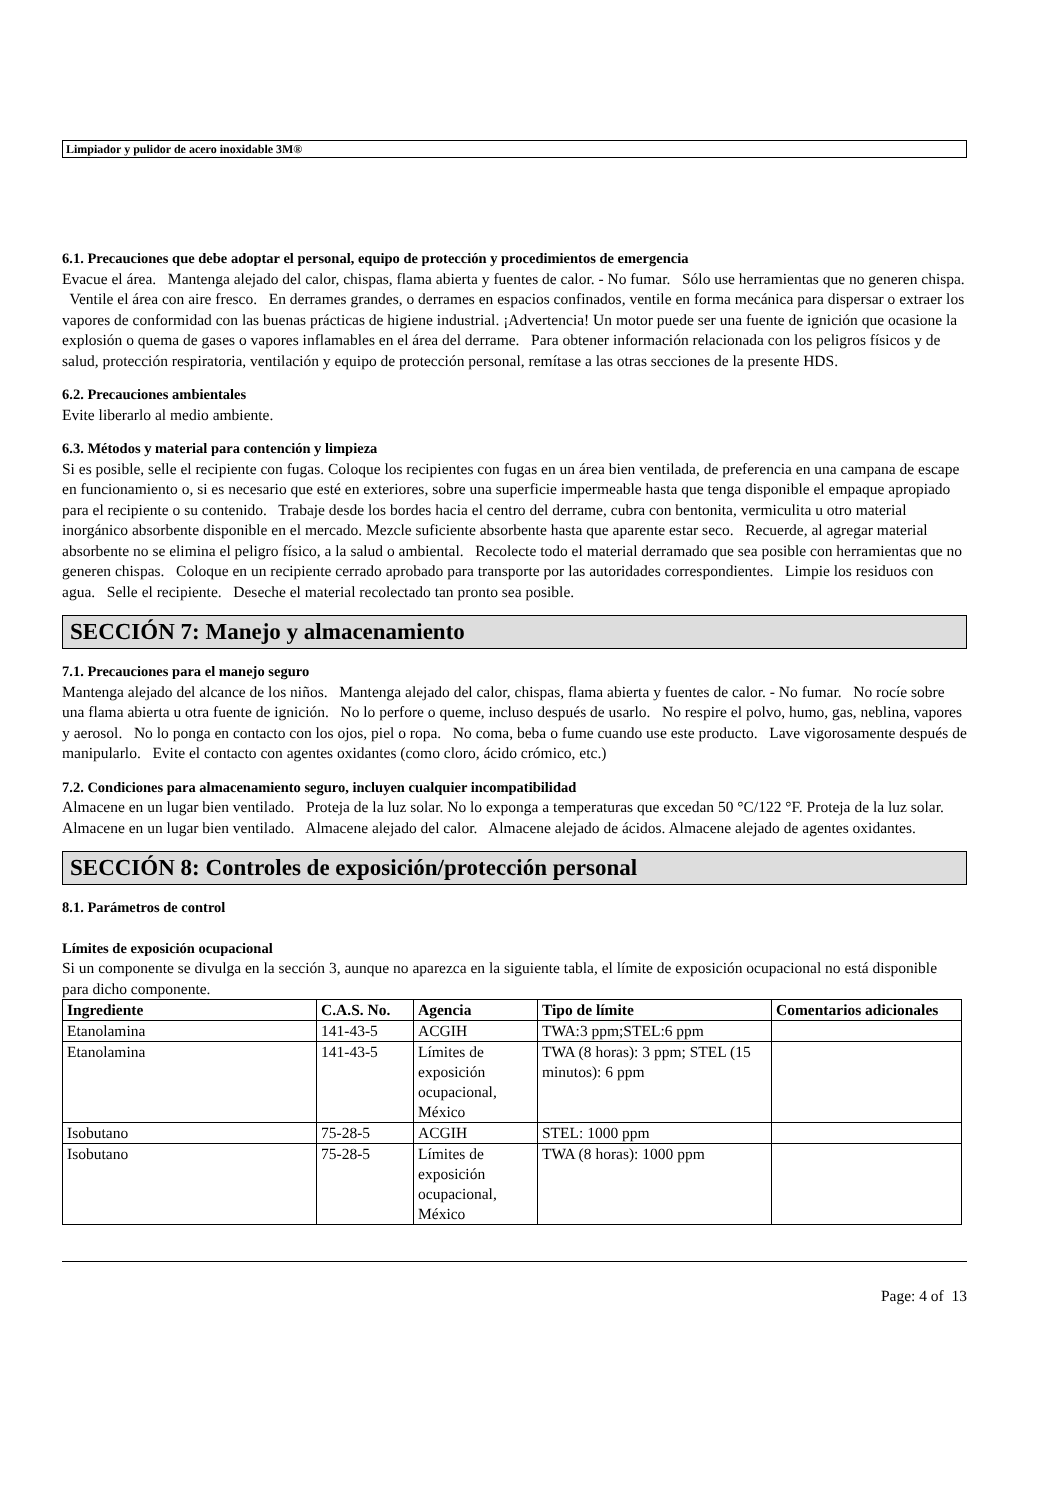Limpiador y pulidor de acero inoxidable 3M®
6.1. Precauciones que debe adoptar el personal, equipo de protección y procedimientos de emergencia
Evacue el área. Mantenga alejado del calor, chispas, flama abierta y fuentes de calor. - No fumar. Sólo use herramientas que no generen chispa. Ventile el área con aire fresco. En derrames grandes, o derrames en espacios confinados, ventile en forma mecánica para dispersar o extraer los vapores de conformidad con las buenas prácticas de higiene industrial. ¡Advertencia! Un motor puede ser una fuente de ignición que ocasione la explosión o quema de gases o vapores inflamables en el área del derrame. Para obtener información relacionada con los peligros físicos y de salud, protección respiratoria, ventilación y equipo de protección personal, remítase a las otras secciones de la presente HDS.
6.2. Precauciones ambientales
Evite liberarlo al medio ambiente.
6.3. Métodos y material para contención y limpieza
Si es posible, selle el recipiente con fugas. Coloque los recipientes con fugas en un área bien ventilada, de preferencia en una campana de escape en funcionamiento o, si es necesario que esté en exteriores, sobre una superficie impermeable hasta que tenga disponible el empaque apropiado para el recipiente o su contenido. Trabaje desde los bordes hacia el centro del derrame, cubra con bentonita, vermiculita u otro material inorgánico absorbente disponible en el mercado. Mezcle suficiente absorbente hasta que aparente estar seco. Recuerde, al agregar material absorbente no se elimina el peligro físico, a la salud o ambiental. Recolecte todo el material derramado que sea posible con herramientas que no generen chispas. Coloque en un recipiente cerrado aprobado para transporte por las autoridades correspondientes. Limpie los residuos con agua. Selle el recipiente. Deseche el material recolectado tan pronto sea posible.
SECCIÓN 7: Manejo y almacenamiento
7.1. Precauciones para el manejo seguro
Mantenga alejado del alcance de los niños. Mantenga alejado del calor, chispas, flama abierta y fuentes de calor. - No fumar. No rocíe sobre una flama abierta u otra fuente de ignición. No lo perfore o queme, incluso después de usarlo. No respire el polvo, humo, gas, neblina, vapores y aerosol. No lo ponga en contacto con los ojos, piel o ropa. No coma, beba o fume cuando use este producto. Lave vigorosamente después de manipularlo. Evite el contacto con agentes oxidantes (como cloro, ácido crómico, etc.)
7.2. Condiciones para almacenamiento seguro, incluyen cualquier incompatibilidad
Almacene en un lugar bien ventilado. Proteja de la luz solar. No lo exponga a temperaturas que excedan 50 °C/122 °F. Proteja de la luz solar. Almacene en un lugar bien ventilado. Almacene alejado del calor. Almacene alejado de ácidos. Almacene alejado de agentes oxidantes.
SECCIÓN 8: Controles de exposición/protección personal
8.1. Parámetros de control
Límites de exposición ocupacional
Si un componente se divulga en la sección 3, aunque no aparezca en la siguiente tabla, el límite de exposición ocupacional no está disponible para dicho componente.
| Ingrediente | C.A.S. No. | Agencia | Tipo de límite | Comentarios adicionales |
| --- | --- | --- | --- | --- |
| Etanolamina | 141-43-5 | ACGIH | TWA:3 ppm;STEL:6 ppm | |
| Etanolamina | 141-43-5 | Límites de exposición ocupacional, México | TWA (8 horas): 3 ppm; STEL (15 minutos): 6 ppm | |
| Isobutano | 75-28-5 | ACGIH | STEL: 1000 ppm | |
| Isobutano | 75-28-5 | Límites de exposición ocupacional, México | TWA (8 horas): 1000 ppm | |
Page: 4 of 13